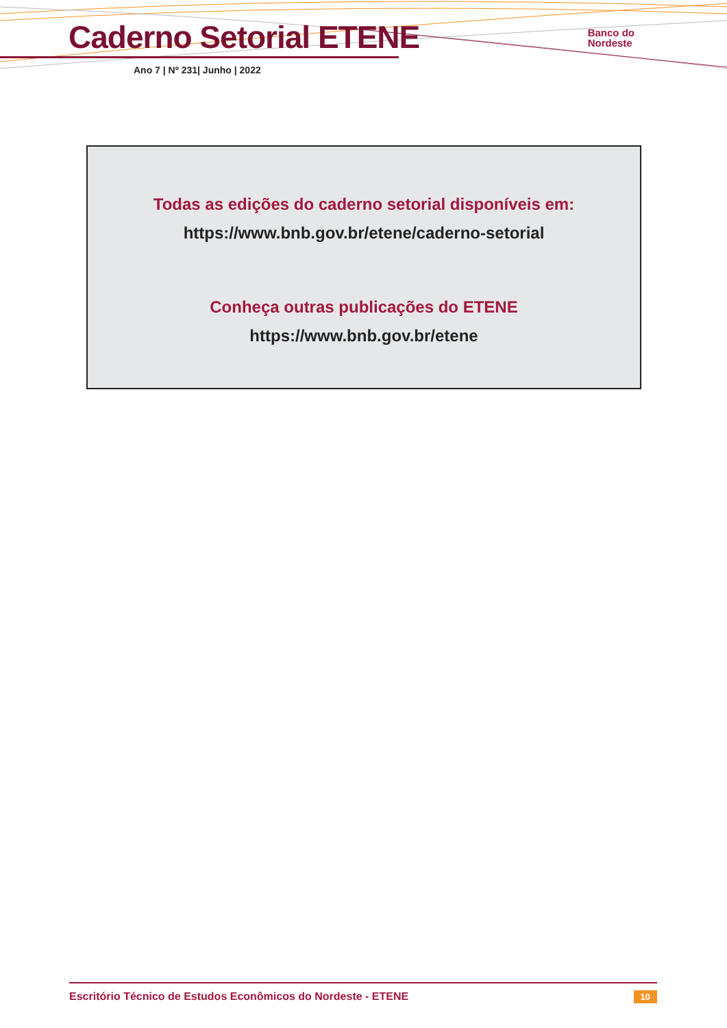Caderno Setorial ETENE
Ano 7 | Nº 231| Junho | 2022
Banco do
Nordeste
Todas as edições do caderno setorial disponíveis em:
https://www.bnb.gov.br/etene/caderno-setorial
Conheça outras publicações do ETENE
https://www.bnb.gov.br/etene
Escritório Técnico de Estudos Econômicos do Nordeste - ETENE 10